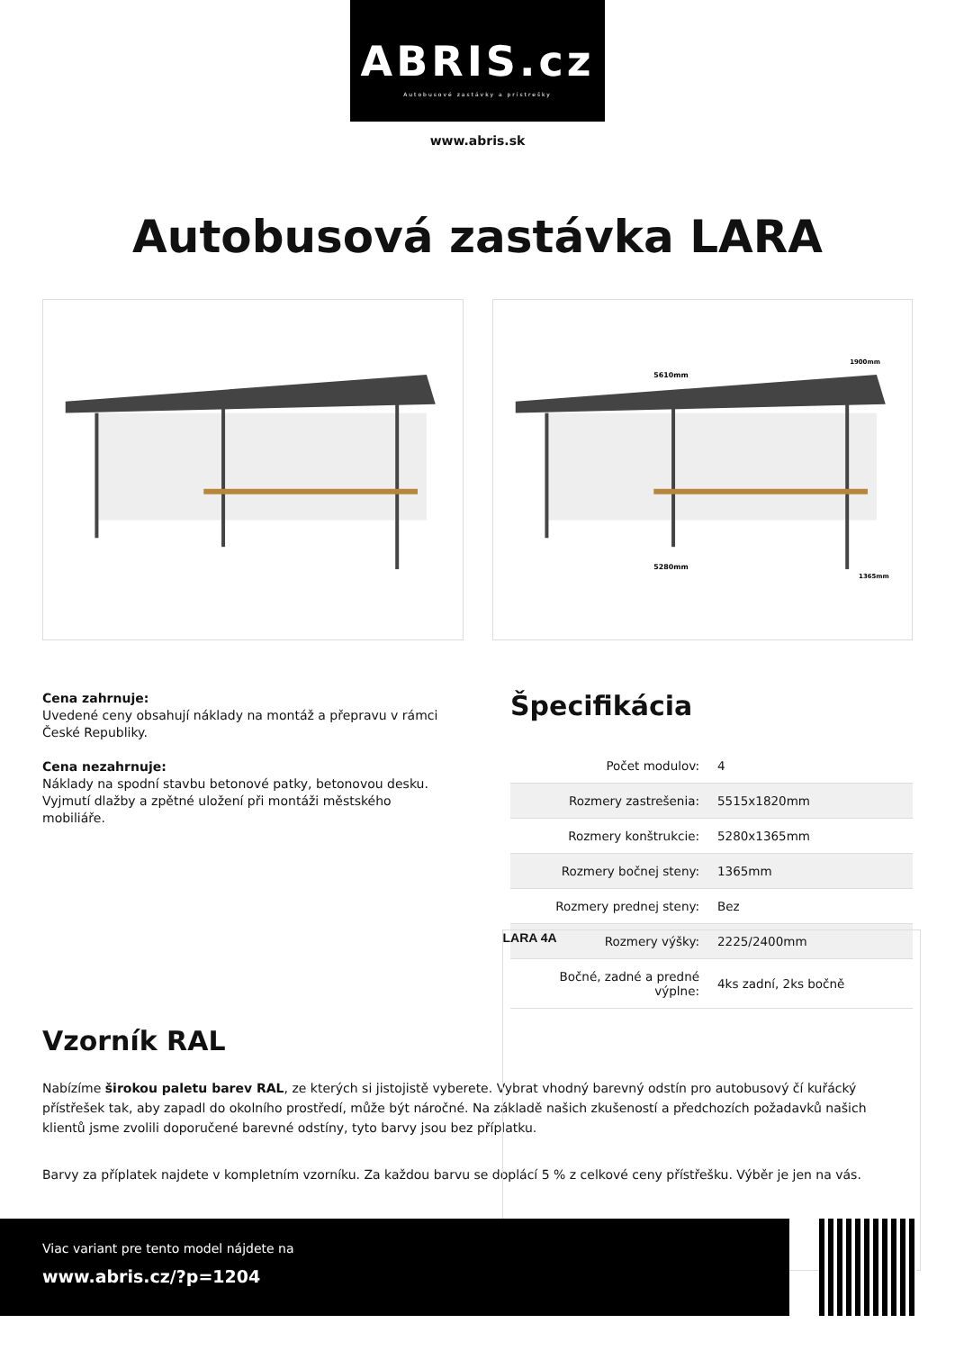ABRIS.cz
Autobusové zastávky a prístrešky
www.abris.sk
Autobusová zastávka LARA
5610mm
5280mm
1900mm
1365mm
LARA 4A
Cena zahrnuje:
Uvedené ceny obsahují náklady na montáž a přepravu v rámci České Republiky.
Cena nezahrnuje:
Náklady na spodní stavbu betonové patky, betonovou desku. Vyjmutí dlažby a zpětné uložení při montáži městského mobiliáře.
Špecifikácia
| Počet modulov: | 4 |
| Rozmery zastrešenia: | 5515x1820mm |
| Rozmery konštrukcie: | 5280x1365mm |
| Rozmery bočnej steny: | 1365mm |
| Rozmery prednej steny: | Bez |
| Rozmery výšky: | 2225/2400mm |
| Bočné, zadné a predné výplne: | 4ks zadní, 2ks bočně |
Vzorník RAL
Nabízíme širokou paletu barev RAL, ze kterých si jistojistě vyberete. Vybrat vhodný barevný odstín pro autobusový čí kuřácký přístřešek tak, aby zapadl do okolního prostředí, může být náročné. Na základě našich zkušeností a předchozích požadavků našich klientů jsme zvolili doporučené barevné odstíny, tyto barvy jsou bez příplatku.
Barvy za příplatek najdete v kompletním vzorníku. Za každou barvu se doplácí 5 % z celkové ceny přístřešku. Výběr je jen na vás.
Viac variant pre tento model nájdete na
www.abris.cz/?p=1204